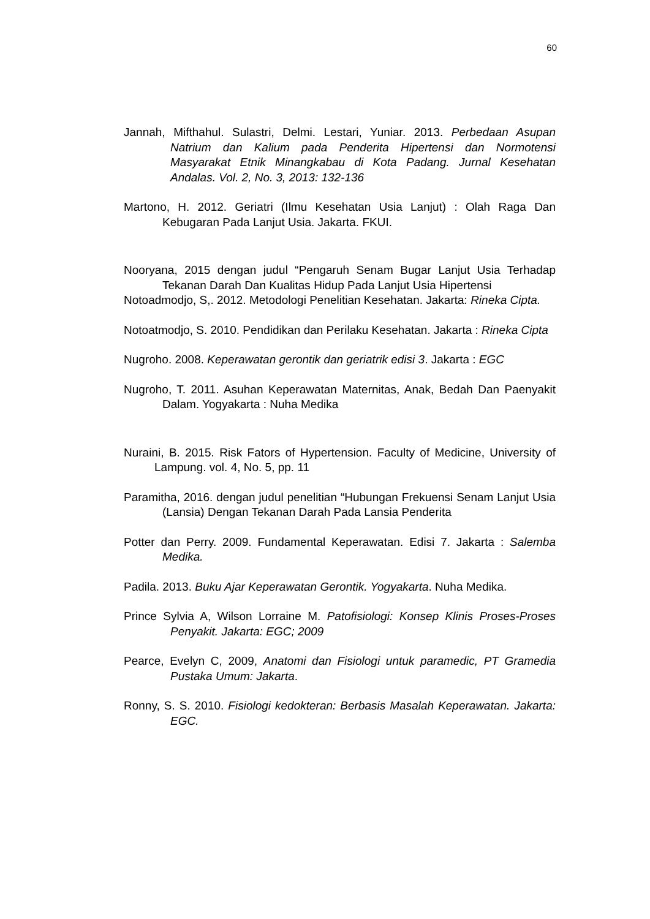60
Jannah, Mifthahul. Sulastri, Delmi. Lestari, Yuniar. 2013. Perbedaan Asupan Natrium dan Kalium pada Penderita Hipertensi dan Normotensi Masyarakat Etnik Minangkabau di Kota Padang. Jurnal Kesehatan Andalas. Vol. 2, No. 3, 2013: 132-136
Martono, H. 2012. Geriatri (Ilmu Kesehatan Usia Lanjut) : Olah Raga Dan Kebugaran Pada Lanjut Usia. Jakarta. FKUI.
Nooryana, 2015 dengan judul “Pengaruh Senam Bugar Lanjut Usia Terhadap Tekanan Darah Dan Kualitas Hidup Pada Lanjut Usia Hipertensi
Notoadmodjo, S,. 2012. Metodologi Penelitian Kesehatan. Jakarta: Rineka Cipta.
Notoatmodjo, S. 2010. Pendidikan dan Perilaku Kesehatan. Jakarta : Rineka Cipta
Nugroho. 2008. Keperawatan gerontik dan geriatrik edisi 3. Jakarta : EGC
Nugroho, T. 2011. Asuhan Keperawatan Maternitas, Anak, Bedah Dan Paenyakit Dalam. Yogyakarta : Nuha Medika
Nuraini, B. 2015. Risk Fators of Hypertension. Faculty of Medicine, University of Lampung. vol. 4, No. 5, pp. 11
Paramitha, 2016. dengan judul penelitian “Hubungan Frekuensi Senam Lanjut Usia (Lansia) Dengan Tekanan Darah Pada Lansia Penderita
Potter dan Perry. 2009. Fundamental Keperawatan. Edisi 7. Jakarta : Salemba Medika.
Padila. 2013. Buku Ajar Keperawatan Gerontik. Yogyakarta. Nuha Medika.
Prince Sylvia A, Wilson Lorraine M. Patofisiologi: Konsep Klinis Proses-Proses Penyakit. Jakarta: EGC; 2009
Pearce, Evelyn C, 2009, Anatomi dan Fisiologi untuk paramedic, PT Gramedia Pustaka Umum: Jakarta.
Ronny, S. S. 2010. Fisiologi kedokteran: Berbasis Masalah Keperawatan. Jakarta: EGC.